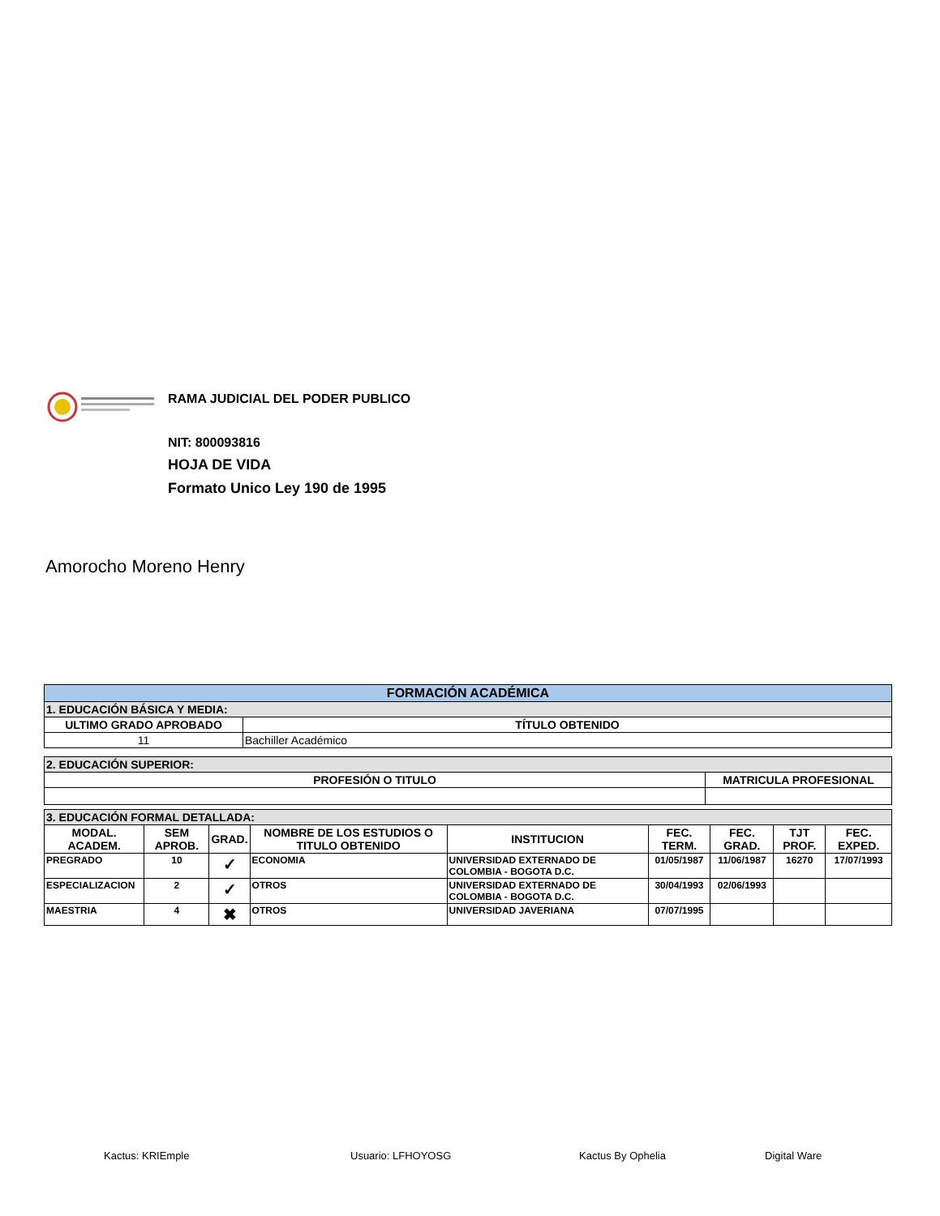RAMA JUDICIAL DEL PODER PUBLICO
NIT: 800093816
HOJA DE VIDA
Formato Unico Ley 190 de 1995
Amorocho Moreno Henry
| FORMACIÓN ACADÉMICA | |
| --- | --- |
| 1. EDUCACIÓN BÁSICA Y MEDIA: | |
| ULTIMO GRADO APROBADO | TÍTULO OBTENIDO |
| 11 | Bachiller Académico |
| 2. EDUCACIÓN SUPERIOR: | |
| --- | --- |
| PROFESIÓN O TITULO | MATRICULA PROFESIONAL |
| 3. EDUCACIÓN FORMAL DETALLADA: | | | | | | | | |
| --- | --- | --- | --- | --- | --- | --- | --- | --- |
| MODAL. ACADEM. | SEM APROB. | GRAD. | NOMBRE DE LOS ESTUDIOS O TITULO OBTENIDO | INSTITUCION | FEC. TERM. | FEC. GRAD. | TJT PROF. | FEC. EXPED. |
| PREGRADO | 10 | ✓ | ECONOMIA | UNIVERSIDAD EXTERNADO DE COLOMBIA - BOGOTA D.C. | 01/05/1987 | 11/06/1987 | 16270 | 17/07/1993 |
| ESPECIALIZACION | 2 | ✓ | OTROS | UNIVERSIDAD EXTERNADO DE COLOMBIA - BOGOTA D.C. | 30/04/1993 | 02/06/1993 | | |
| MAESTRIA | 4 | ✖ | OTROS | UNIVERSIDAD JAVERIANA | 07/07/1995 | | | |
Kactus: KRIEmple Usuario: LFHOYOSG Kactus By Ophelia Digital Ware